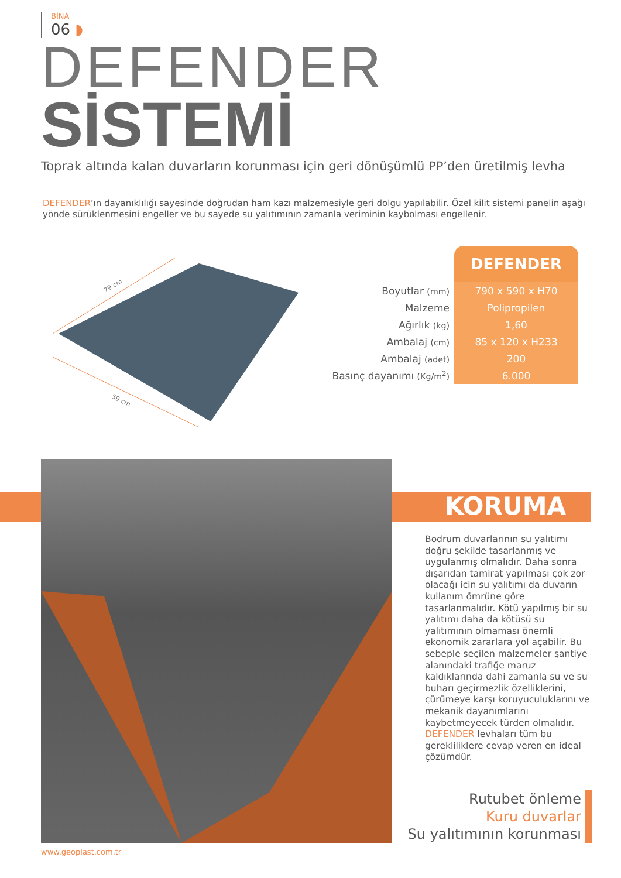BİNA
06 ◗
DEFENDER
SİSTEMİ
Toprak altında kalan duvarların korunması için geri dönüşümlü PP’den üretilmiş levha
DEFENDER’ın dayanıklılığı sayesinde doğrudan ham kazı malzemesiyle geri dolgu yapılabilir. Özel kilit sistemi panelin aşağı yönde sürüklenmesini engeller ve bu sayede su yalıtımının zamanla veriminin kaybolması engellenir.
79 cm
59 cm
| | DEFENDER |
| Boyutlar (mm) | 790 x 590 x H70 |
| Malzeme | Polipropilen |
| Ağırlık (kg) | 1,60 |
| Ambalaj (cm) | 85 x 120 x H233 |
| Ambalaj (adet) | 200 |
| Basınç dayanımı (Kg/m<sup>2</sup>) | 6.000 |
KORUMA
Bodrum duvarlarının su yalıtımı doğru şekilde tasarlanmış ve uygulanmış olmalıdır. Daha sonra dışarıdan tamirat yapılması çok zor olacağı için su yalıtımı da duvarın kullanım ömrüne göre tasarlanmalıdır. Kötü yapılmış bir su yalıtımı daha da kötüsü su yalıtımının olmaması önemli ekonomik zararlara yol açabilir. Bu sebeple seçilen malzemeler şantiye alanındaki trafiğe maruz kaldıklarında dahi zamanla su ve su buharı geçirmezlik özelliklerini, çürümeye karşı koruyuculuklarını ve mekanik dayanımlarını kaybetmeyecek türden olmalıdır. DEFENDER levhaları tüm bu gerekliliklere cevap veren en ideal çözümdür.
Rutubet önleme
Kuru duvarlar
Su yalıtımının korunması
www.geoplast.com.tr